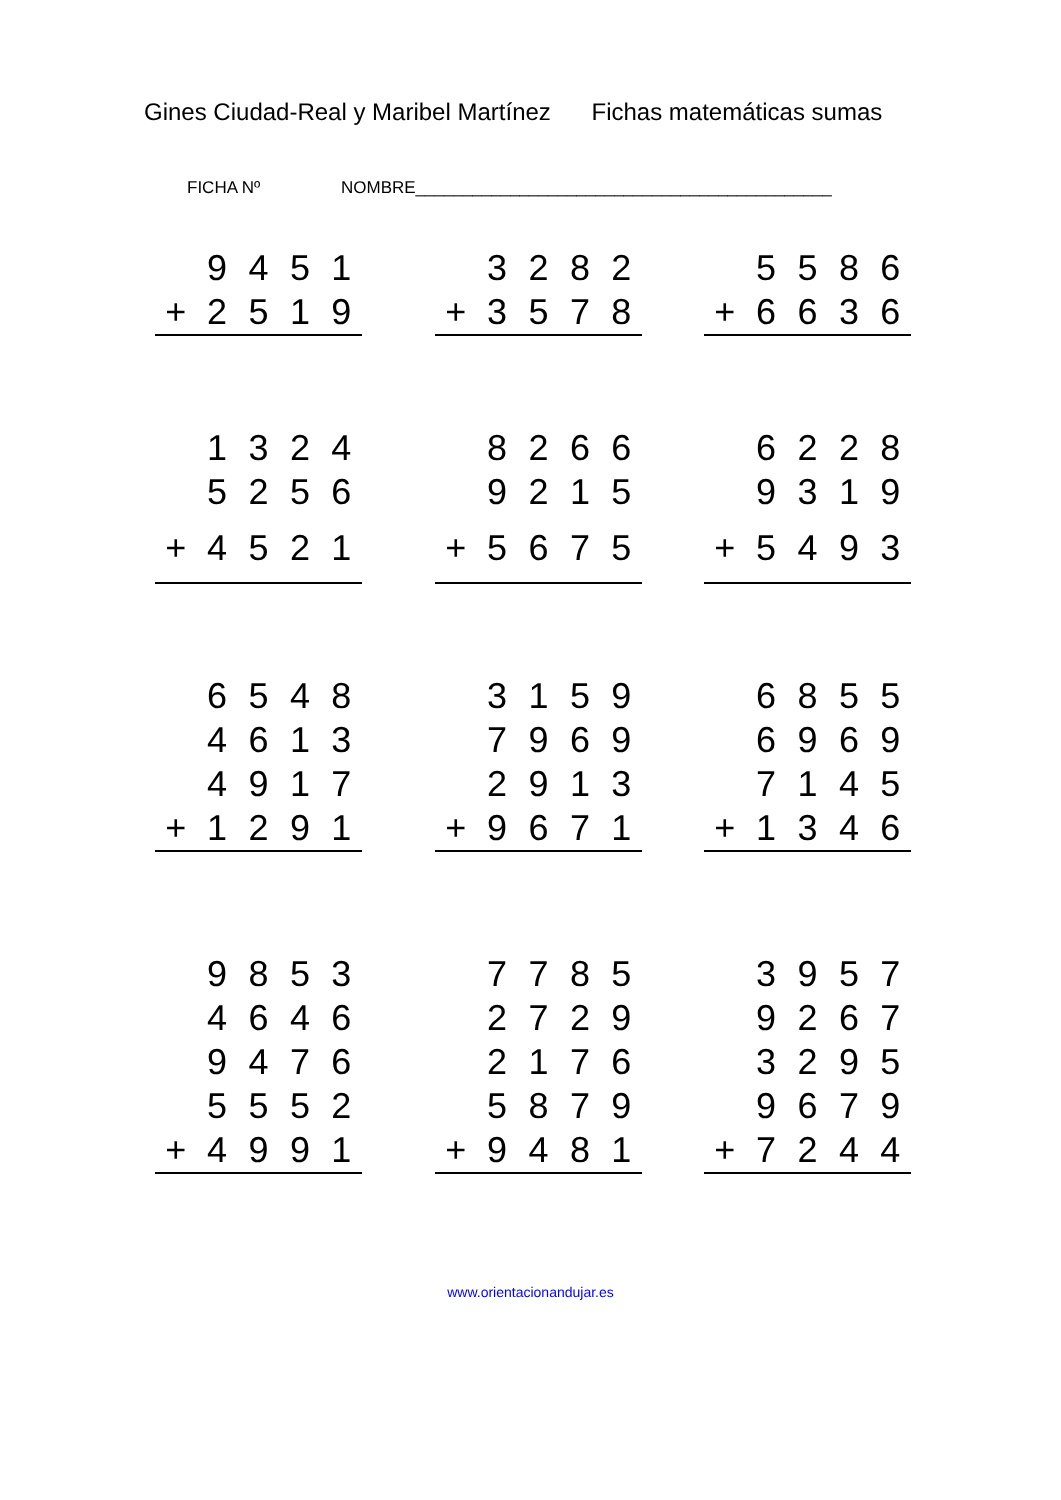Gines Ciudad-Real y Maribel Martínez Fichas matemáticas sumas
FICHA Nº NOMBRE____________________________________________
| | 9 | 4 | 5 | 1 |
| + | 2 | 5 | 1 | 9 |
| | 3 | 2 | 8 | 2 |
| + | 3 | 5 | 7 | 8 |
| | 5 | 5 | 8 | 6 |
| + | 6 | 6 | 3 | 6 |
| | 1 | 3 | 2 | 4 |
| | 5 | 2 | 5 | 6 |
| + | 4 | 5 | 2 | 1 |
| | 8 | 2 | 6 | 6 |
| | 9 | 2 | 1 | 5 |
| + | 5 | 6 | 7 | 5 |
| | 6 | 2 | 2 | 8 |
| | 9 | 3 | 1 | 9 |
| + | 5 | 4 | 9 | 3 |
| | 6 | 5 | 4 | 8 |
| | 4 | 6 | 1 | 3 |
| | 4 | 9 | 1 | 7 |
| + | 1 | 2 | 9 | 1 |
| | 3 | 1 | 5 | 9 |
| | 7 | 9 | 6 | 9 |
| | 2 | 9 | 1 | 3 |
| + | 9 | 6 | 7 | 1 |
| | 6 | 8 | 5 | 5 |
| | 6 | 9 | 6 | 9 |
| | 7 | 1 | 4 | 5 |
| + | 1 | 3 | 4 | 6 |
| | 9 | 8 | 5 | 3 |
| | 4 | 6 | 4 | 6 |
| | 9 | 4 | 7 | 6 |
| | 5 | 5 | 5 | 2 |
| + | 4 | 9 | 9 | 1 |
| | 7 | 7 | 8 | 5 |
| | 2 | 7 | 2 | 9 |
| | 2 | 1 | 7 | 6 |
| | 5 | 8 | 7 | 9 |
| + | 9 | 4 | 8 | 1 |
| | 3 | 9 | 5 | 7 |
| | 9 | 2 | 6 | 7 |
| | 3 | 2 | 9 | 5 |
| | 9 | 6 | 7 | 9 |
| + | 7 | 2 | 4 | 4 |
www.orientacionandujar.es